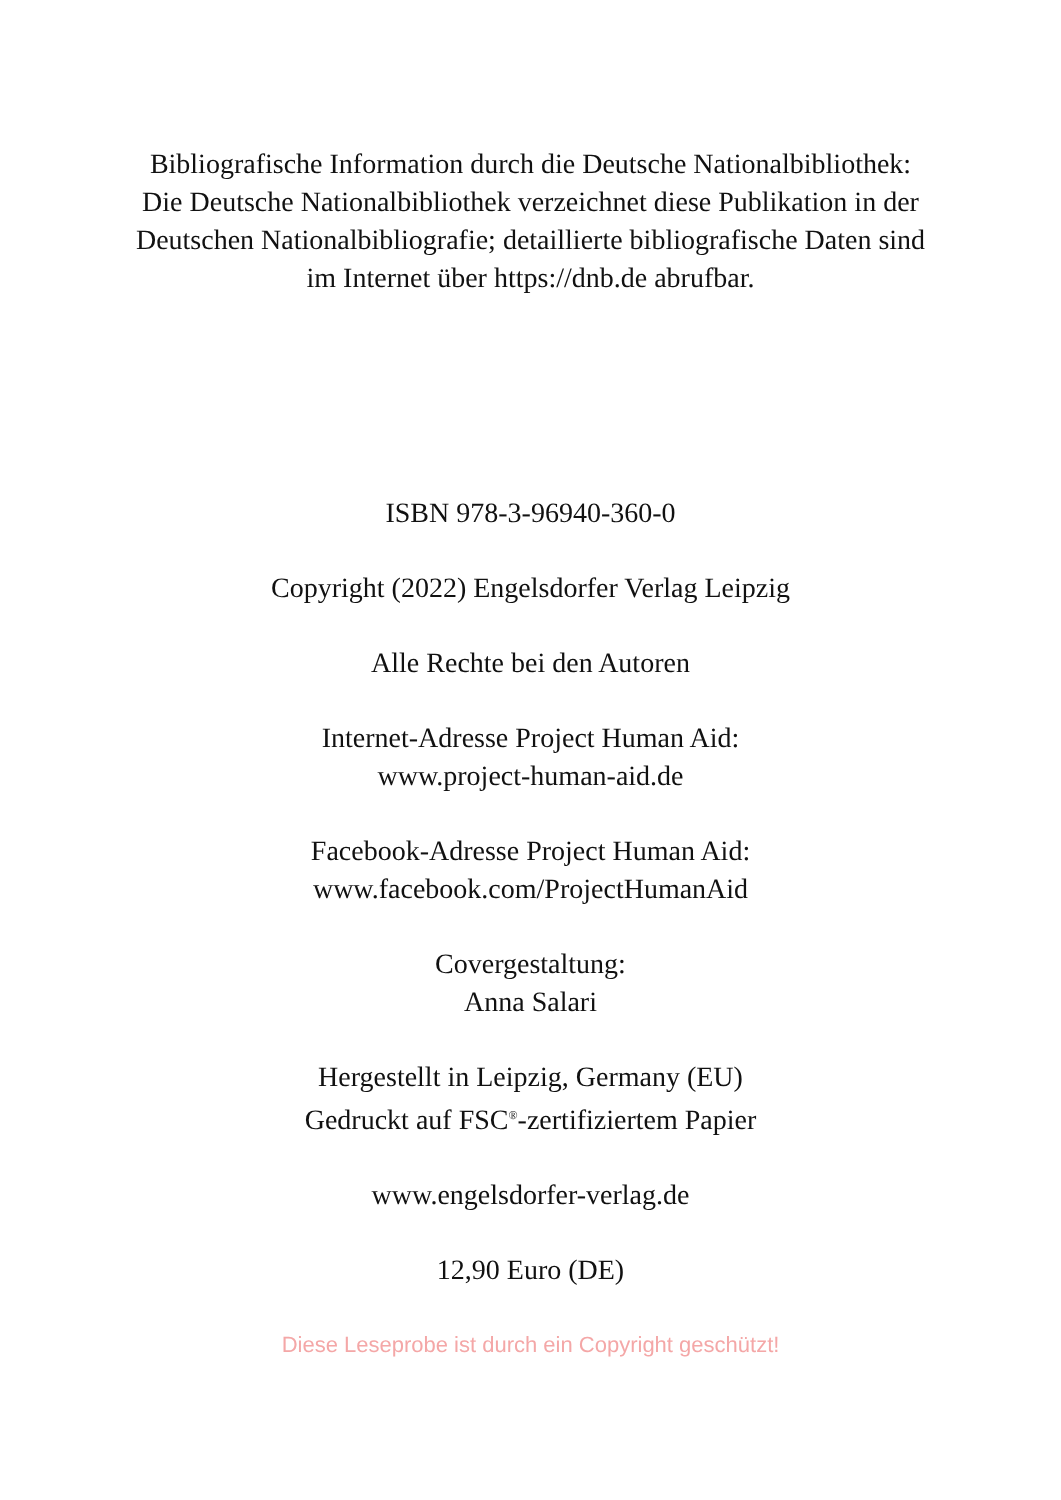Bibliografische Information durch die Deutsche Nationalbibliothek: Die Deutsche Nationalbibliothek verzeichnet diese Publikation in der Deutschen Nationalbibliografie; detaillierte bibliografische Daten sind im Internet über https://dnb.de abrufbar.
ISBN 978-3-96940-360-0
Copyright (2022) Engelsdorfer Verlag Leipzig
Alle Rechte bei den Autoren
Internet-Adresse Project Human Aid:
www.project-human-aid.de
Facebook-Adresse Project Human Aid:
www.facebook.com/ProjectHumanAid
Covergestaltung:
Anna Salari
Hergestellt in Leipzig, Germany (EU)
Gedruckt auf FSC<sup>®</sup>-zertifiziertem Papier
www.engelsdorfer-verlag.de
12,90 Euro (DE)
Diese Leseprobe ist durch ein Copyright geschützt!